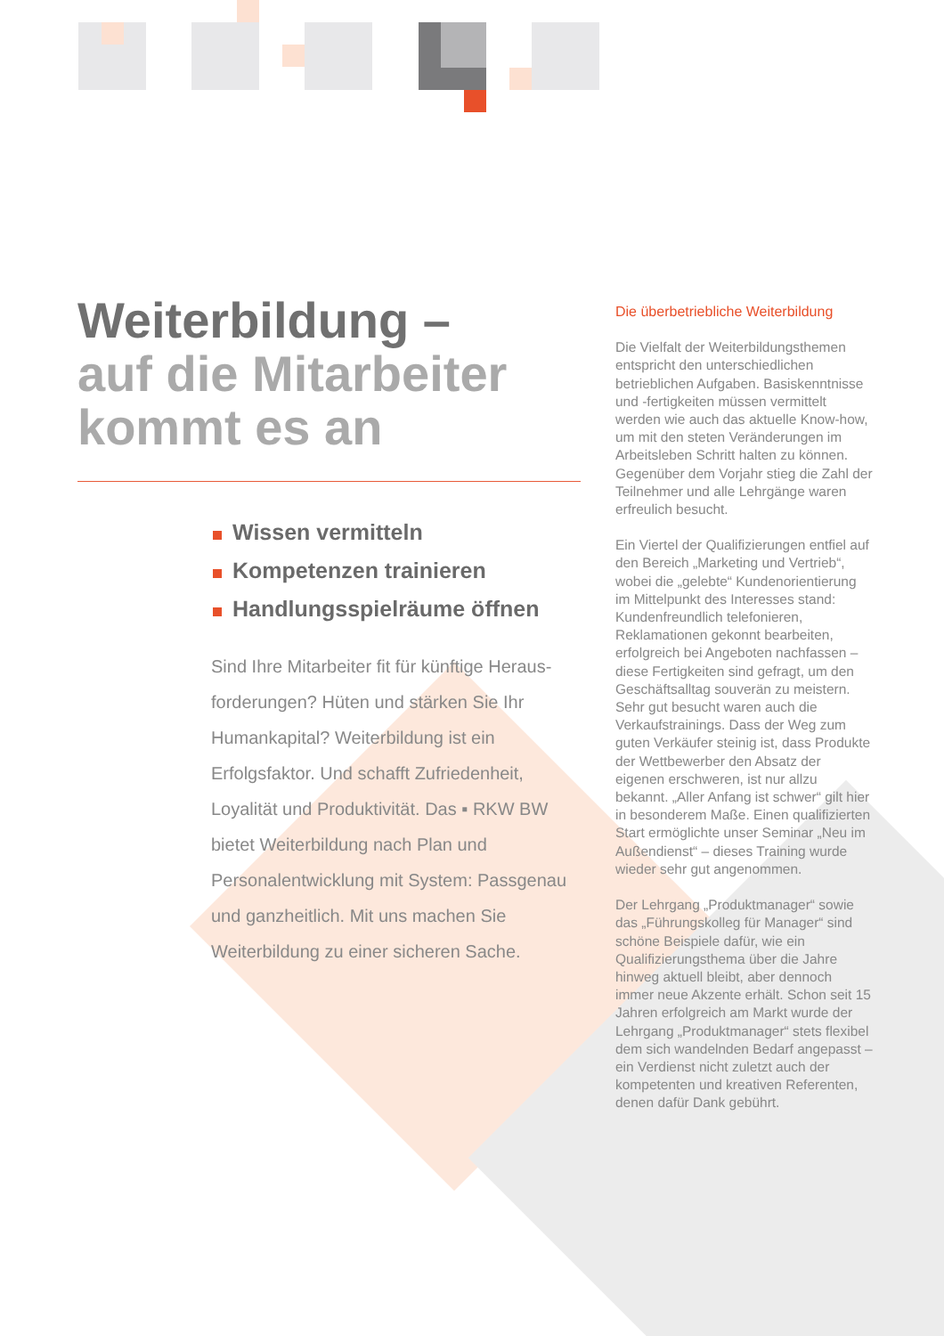Weiterbildung –
auf die Mitarbeiter kommt es an
Wissen vermitteln
Kompetenzen trainieren
Handlungsspielräume öffnen
Sind Ihre Mitarbeiter fit für künftige Heraus­forderungen? Hüten und stärken Sie Ihr Humankapital? Weiterbildung ist ein Erfolgsfaktor. Und schafft Zufriedenheit, Loyalität und Produktivität. Das ▪ RKW BW bietet Weiterbildung nach Plan und Personalentwicklung mit System: Pass­genau und ganzheitlich. Mit uns machen Sie Weiterbildung zu einer sicheren Sache.
Die überbetriebliche Weiterbildung
Die Vielfalt der Weiterbildungsthemen entspricht den unterschiedlichen betrieblichen Aufgaben. Basiskennt­nisse und -fertigkeiten müssen ver­mittelt werden wie auch das aktuelle Know-how, um mit den steten Ver­änderungen im Arbeitsleben Schritt halten zu können. Gegenüber dem Vorjahr stieg die Zahl der Teilnehmer und alle Lehrgänge waren erfreulich besucht.
Ein Viertel der Qualifizierungen ent­fiel auf den Bereich „Marketing und Vertrieb“, wobei die „gelebte“ Kun­denorientierung im Mittelpunkt des Interesses stand: Kundenfreundlich telefonieren, Reklamationen gekonnt bearbeiten, erfolgreich bei Angebo­ten nachfassen – diese Fertigkeiten sind gefragt, um den Geschäftsalltag souverän zu meistern. Sehr gut besucht waren auch die Verkaufstrai­nings. Dass der Weg zum guten Verkäufer steinig ist, dass Produkte der Wettbewerber den Absatz der eigenen erschweren, ist nur allzu bekannt. „Aller Anfang ist schwer“ gilt hier in besonderem Maße. Einen qualifizierten Start ermöglichte unser Seminar „Neu im Außendienst“ – dieses Training wurde wieder sehr gut angenommen.
Der Lehrgang „Produktmanager“ sowie das „Führungskolleg für Manager“ sind schöne Beispiele dafür, wie ein Qualifizierungsthema über die Jahre hinweg aktuell bleibt, aber dennoch immer neue Akzente erhält. Schon seit 15 Jahren erfolg­reich am Markt wurde der Lehrgang „Produktmanager“ stets flexibel dem sich wandelnden Bedarf angepasst – ein Verdienst nicht zuletzt auch der kompetenten und kreativen Refe­renten, denen dafür Dank gebührt.